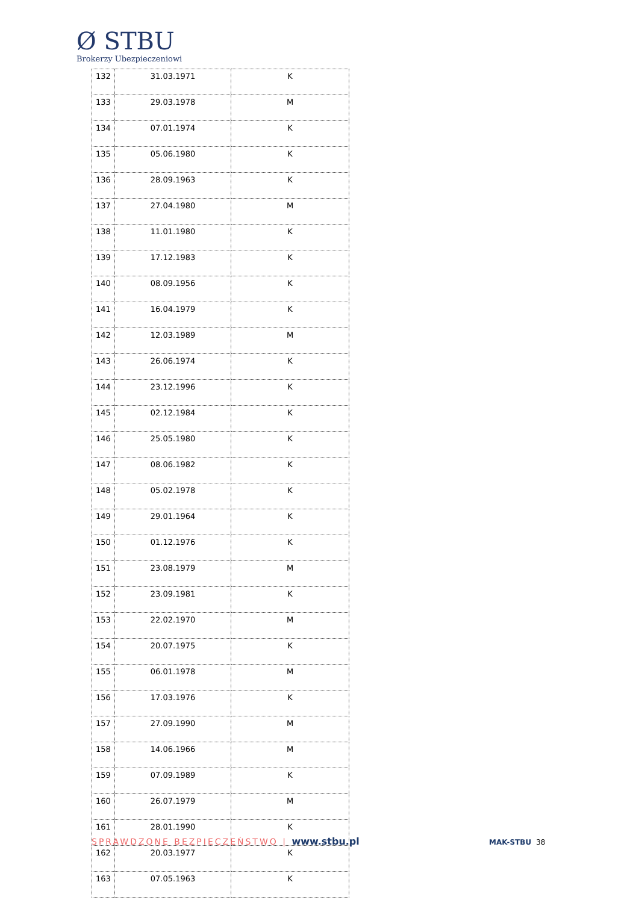Ø STBU
Brokerzy Ubezpieczeniowi
| 132 | 31.03.1971 | K |
| 133 | 29.03.1978 | M |
| 134 | 07.01.1974 | K |
| 135 | 05.06.1980 | K |
| 136 | 28.09.1963 | K |
| 137 | 27.04.1980 | M |
| 138 | 11.01.1980 | K |
| 139 | 17.12.1983 | K |
| 140 | 08.09.1956 | K |
| 141 | 16.04.1979 | K |
| 142 | 12.03.1989 | M |
| 143 | 26.06.1974 | K |
| 144 | 23.12.1996 | K |
| 145 | 02.12.1984 | K |
| 146 | 25.05.1980 | K |
| 147 | 08.06.1982 | K |
| 148 | 05.02.1978 | K |
| 149 | 29.01.1964 | K |
| 150 | 01.12.1976 | K |
| 151 | 23.08.1979 | M |
| 152 | 23.09.1981 | K |
| 153 | 22.02.1970 | M |
| 154 | 20.07.1975 | K |
| 155 | 06.01.1978 | M |
| 156 | 17.03.1976 | K |
| 157 | 27.09.1990 | M |
| 158 | 14.06.1966 | M |
| 159 | 07.09.1989 | K |
| 160 | 26.07.1979 | M |
| 161 | 28.01.1990 | K |
| 162 | 20.03.1977 | K |
| 163 | 07.05.1963 | K |
SPRAWDZONE BEZPIECZEŃSTWO | www.stbu.pl
MAK-STBU 38